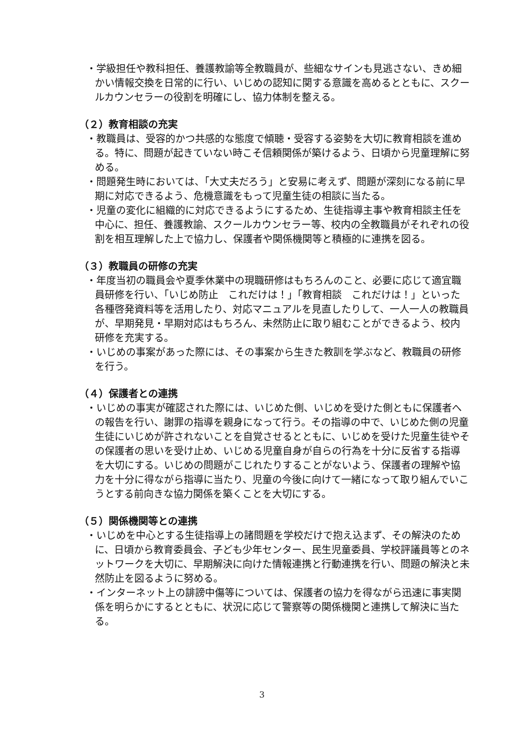・学級担任や教科担任、養護教諭等全教職員が、些細なサインも見逃さない、きめ細かい情報交換を日常的に行い、いじめの認知に関する意識を高めるとともに、スクールカウンセラーの役割を明確にし、協力体制を整える。
（２）教育相談の充実
・教職員は、受容的かつ共感的な態度で傾聴・受容する姿勢を大切に教育相談を進める。特に、問題が起きていない時こそ信頼関係が築けるよう、日頃から児童理解に努める。
・問題発生時においては、「大丈夫だろう」と安易に考えず、問題が深刻になる前に早期に対応できるよう、危機意識をもって児童生徒の相談に当たる。
・児童の変化に組織的に対応できるようにするため、生徒指導主事や教育相談主任を中心に、担任、養護教諭、スクールカウンセラー等、校内の全教職員がそれぞれの役割を相互理解した上で協力し、保護者や関係機関等と積極的に連携を図る。
（３）教職員の研修の充実
・年度当初の職員会や夏季休業中の現職研修はもちろんのこと、必要に応じて適宜職員研修を行い、「いじめ防止　これだけは！」「教育相談　これだけは！」といった各種啓発資料等を活用したり、対応マニュアルを見直したりして、一人一人の教職員が、早期発見・早期対応はもちろん、未然防止に取り組むことができるよう、校内研修を充実する。
・いじめの事案があった際には、その事案から生きた教訓を学ぶなど、教職員の研修を行う。
（４）保護者との連携
・いじめの事実が確認された際には、いじめた側、いじめを受けた側ともに保護者への報告を行い、謝罪の指導を親身になって行う。その指導の中で、いじめた側の児童生徒にいじめが許されないことを自覚させるとともに、いじめを受けた児童生徒やその保護者の思いを受け止め、いじめる児童自身が自らの行為を十分に反省する指導を大切にする。いじめの問題がこじれたりすることがないよう、保護者の理解や協力を十分に得ながら指導に当たり、児童の今後に向けて一緒になって取り組んでいこうとする前向きな協力関係を築くことを大切にする。
（５）関係機関等との連携
・いじめを中心とする生徒指導上の諸問題を学校だけで抱え込まず、その解決のために、日頃から教育委員会、子ども少年センター、民生児童委員、学校評議員等とのネットワークを大切に、早期解決に向けた情報連携と行動連携を行い、問題の解決と未然防止を図るように努める。
・インターネット上の誹謗中傷等については、保護者の協力を得ながら迅速に事実関係を明らかにするとともに、状況に応じて警察等の関係機関と連携して解決に当たる。
3